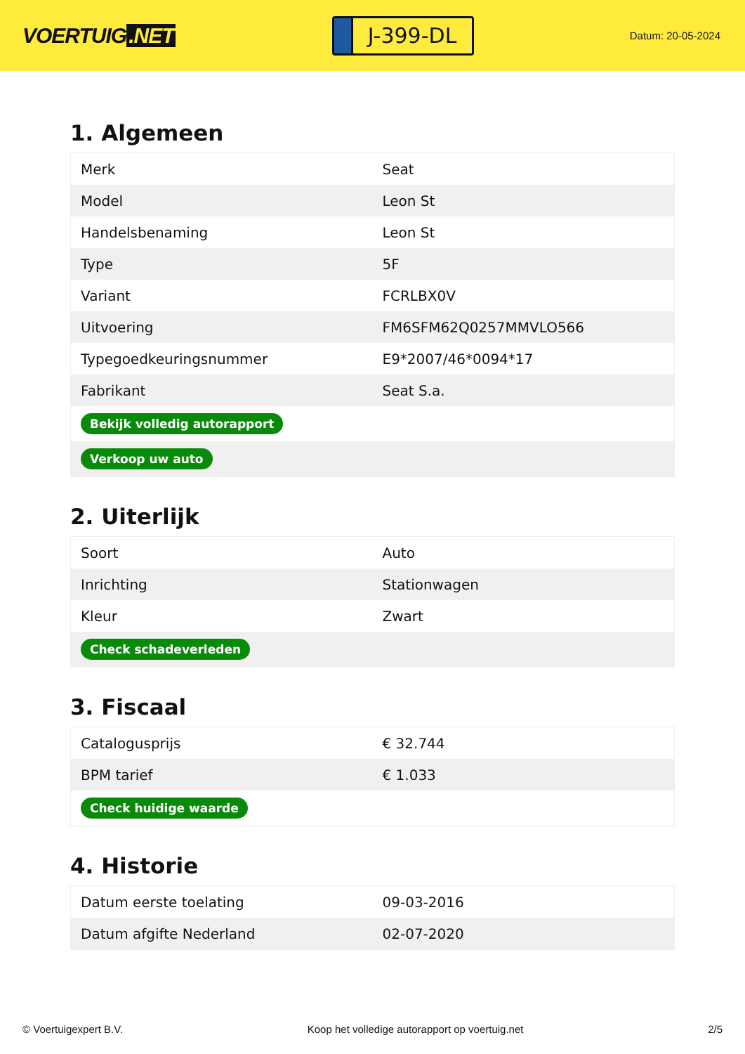VOERTUIG.NET
J-399-DL
Datum: 20-05-2024
1. Algemeen
| Merk | Seat |
| Model | Leon St |
| Handelsbenaming | Leon St |
| Type | 5F |
| Variant | FCRLBX0V |
| Uitvoering | FM6SFM62Q0257MMVLO566 |
| Typegoedkeuringsnummer | E9*2007/46*0094*17 |
| Fabrikant | Seat S.a. |
| Bekijk volledig autorapport | |
| Verkoop uw auto | |
2. Uiterlijk
| Soort | Auto |
| Inrichting | Stationwagen |
| Kleur | Zwart |
| Check schadeverleden | |
3. Fiscaal
| Catalogusprijs | € 32.744 |
| BPM tarief | € 1.033 |
| Check huidige waarde | |
4. Historie
| Datum eerste toelating | 09-03-2016 |
| Datum afgifte Nederland | 02-07-2020 |
© Voertuigexpert B.V. Koop het volledige autorapport op voertuig.net 2/5